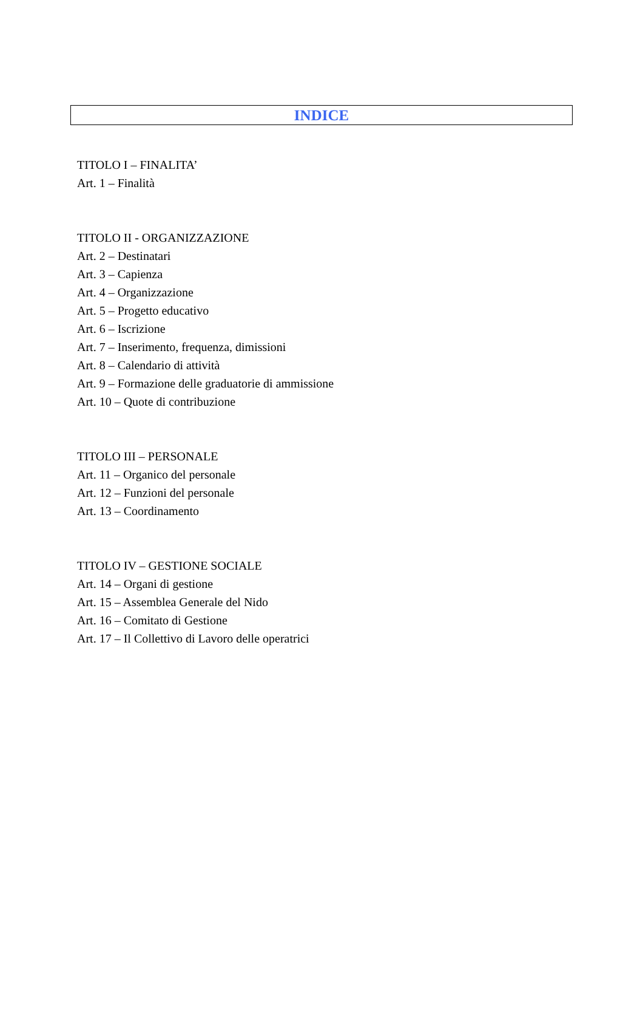INDICE
TITOLO I – FINALITA’
Art. 1 – Finalità
TITOLO II - ORGANIZZAZIONE
Art. 2 – Destinatari
Art. 3 – Capienza
Art. 4 – Organizzazione
Art. 5 – Progetto educativo
Art. 6 – Iscrizione
Art. 7 – Inserimento, frequenza, dimissioni
Art. 8 – Calendario di attività
Art. 9 – Formazione delle graduatorie di ammissione
Art. 10 – Quote di contribuzione
TITOLO III – PERSONALE
Art. 11 – Organico del personale
Art. 12 – Funzioni del personale
Art. 13 – Coordinamento
TITOLO IV – GESTIONE SOCIALE
Art. 14 – Organi di gestione
Art. 15 – Assemblea Generale del Nido
Art. 16 – Comitato di Gestione
Art. 17 – Il Collettivo di Lavoro delle operatrici